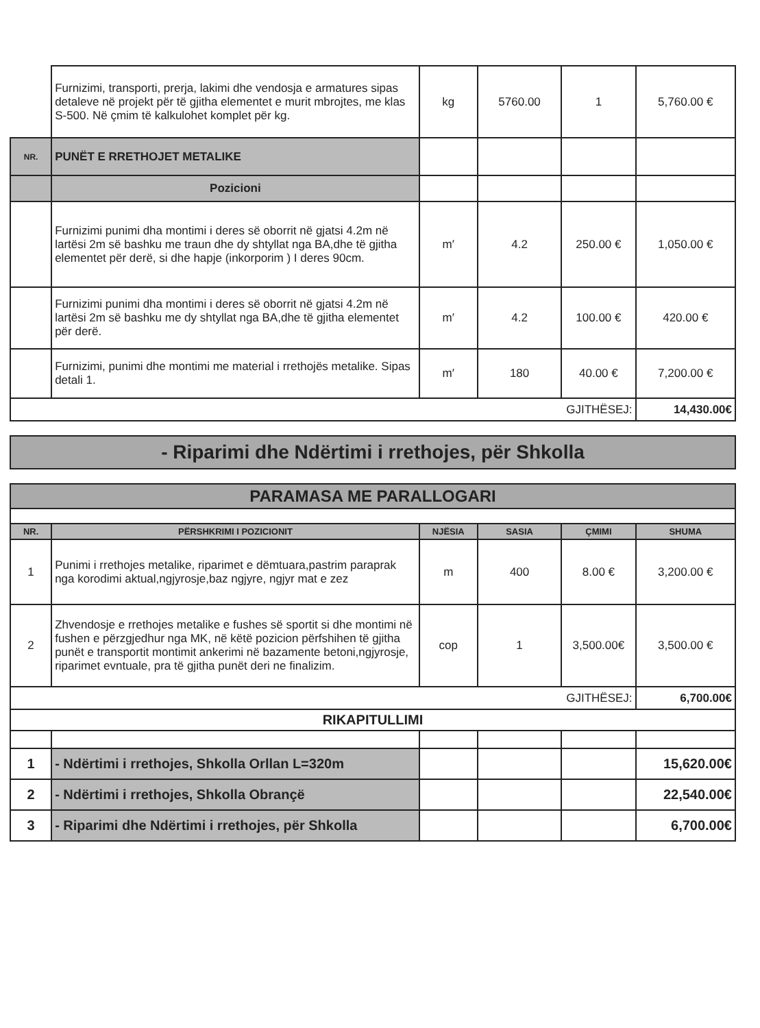| | Furnizimi, transporti, prerja, lakimi dhe vendosja e armatures sipas detaleve në projekt për të gjitha elementet e murit mbrojtes, me klas S-500. Në çmim të kalkulohet komplet për kg. | kg | 5760.00 | 1 | 5,760.00 € |
| NR. | PUNËT E RRETHOJET METALIKE | | | | |
| | Pozicioni | | | | |
| | Furnizimi punimi dha montimi i deres së oborrit në gjatsi 4.2m në lartësi 2m së bashku me traun dhe dy shtyllat nga BA,dhe të gjitha elementet për derë, si dhe hapje (inkorporim ) I deres 90cm. | m′ | 4.2 | 250.00 € | 1,050.00 € |
| | Furnizimi punimi dha montimi i deres së oborrit në gjatsi 4.2m në lartësi 2m së bashku me dy shtyllat nga BA,dhe të gjitha elementet për derë. | m′ | 4.2 | 100.00 € | 420.00 € |
| | Furnizimi, punimi dhe montimi me material i rrethojës metalike. Sipas detali 1. | m′ | 180 | 40.00 € | 7,200.00 € |
| GJITHËSEJ: | | | | | 14,430.00€ |
| - Riparimi dhe Ndërtimi i rrethojes, për Shkolla |
| PARAMASA ME PARALLOGARI | | | | | |
| NR. | PËRSHKRIMI I POZICIONIT | NJËSIA | SASIA | ÇMIMI | SHUMA |
| 1 | Punimi i rrethojes metalike, riparimet e dëmtuara,pastrim paraprak nga korodimi aktual,ngjyrosje,baz ngjyre, ngjyr mat e zez | m | 400 | 8.00 € | 3,200.00 € |
| 2 | Zhvendosje e rrethojes metalike e fushes së sportit si dhe montimi në fushen e përzgjedhur nga MK, në këtë pozicion përfshihen të gjitha punët e transportit montimit ankerimi në bazamente betoni,ngjyrosje, riparimet evntuale, pra të gjitha punët deri ne finalizim. | cop | 1 | 3,500.00€ | 3,500.00 € |
| GJITHËSEJ: | | | | | 6,700.00€ |
| RIKAPITULLIMI | | | | | |
| 1 | - Ndërtimi i rrethojes, Shkolla Orllan L=320m | | | | 15,620.00€ |
| 2 | - Ndërtimi i rrethojes, Shkolla Obrançë | | | | 22,540.00€ |
| 3 | - Riparimi dhe Ndërtimi i rrethojes, për Shkolla | | | | 6,700.00€ |